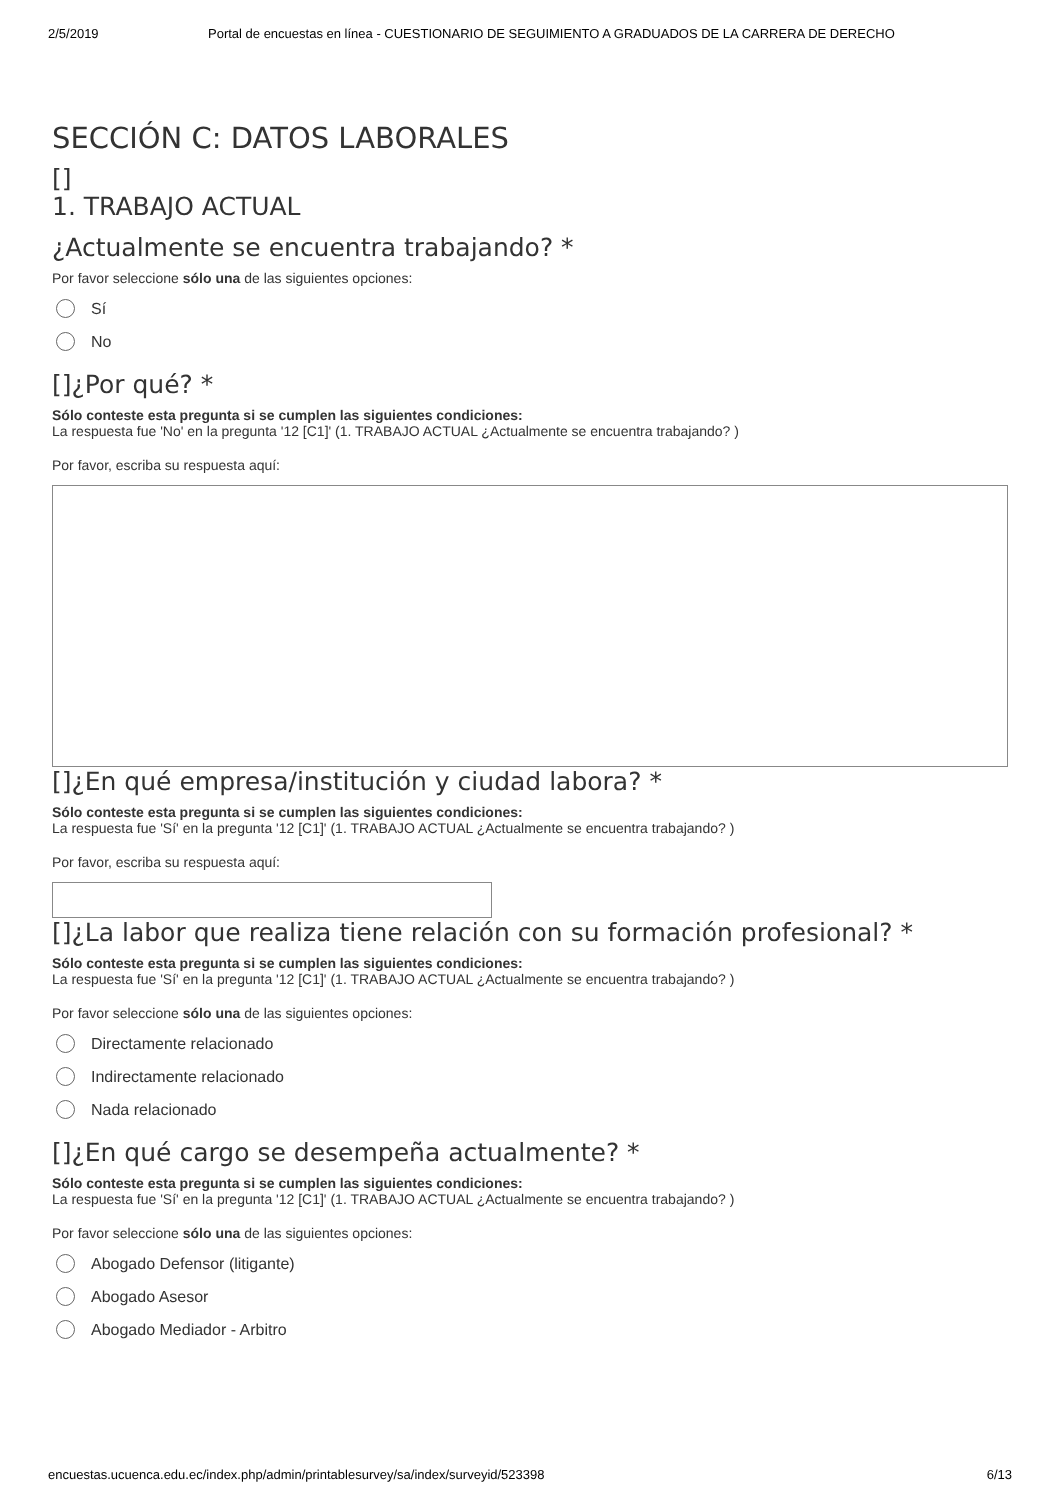2/5/2019 Portal de encuestas en línea - CUESTIONARIO DE SEGUIMIENTO A GRADUADOS DE LA CARRERA DE DERECHO
SECCIÓN C: DATOS LABORALES
[]
1. TRABAJO ACTUAL
¿Actualmente se encuentra trabajando? *
Por favor seleccione sólo una de las siguientes opciones:
Sí
No
[]¿Por qué? *
Sólo conteste esta pregunta si se cumplen las siguientes condiciones:
La respuesta fue 'No' en la pregunta '12 [C1]' (1. TRABAJO ACTUAL ¿Actualmente se encuentra trabajando? )
Por favor, escriba su respuesta aquí:
[]¿En qué empresa/institución y ciudad labora? *
Sólo conteste esta pregunta si se cumplen las siguientes condiciones:
La respuesta fue 'Sí' en la pregunta '12 [C1]' (1. TRABAJO ACTUAL ¿Actualmente se encuentra trabajando? )
Por favor, escriba su respuesta aquí:
[]¿La labor que realiza tiene relación con su formación profesional? *
Sólo conteste esta pregunta si se cumplen las siguientes condiciones:
La respuesta fue 'Sí' en la pregunta '12 [C1]' (1. TRABAJO ACTUAL ¿Actualmente se encuentra trabajando? )
Por favor seleccione sólo una de las siguientes opciones:
Directamente relacionado
Indirectamente relacionado
Nada relacionado
[]¿En qué cargo se desempeña actualmente? *
Sólo conteste esta pregunta si se cumplen las siguientes condiciones:
La respuesta fue 'Sí' en la pregunta '12 [C1]' (1. TRABAJO ACTUAL ¿Actualmente se encuentra trabajando? )
Por favor seleccione sólo una de las siguientes opciones:
Abogado Defensor (litigante)
Abogado Asesor
Abogado Mediador - Arbitro
encuestas.ucuenca.edu.ec/index.php/admin/printablesurvey/sa/index/surveyid/523398 6/13